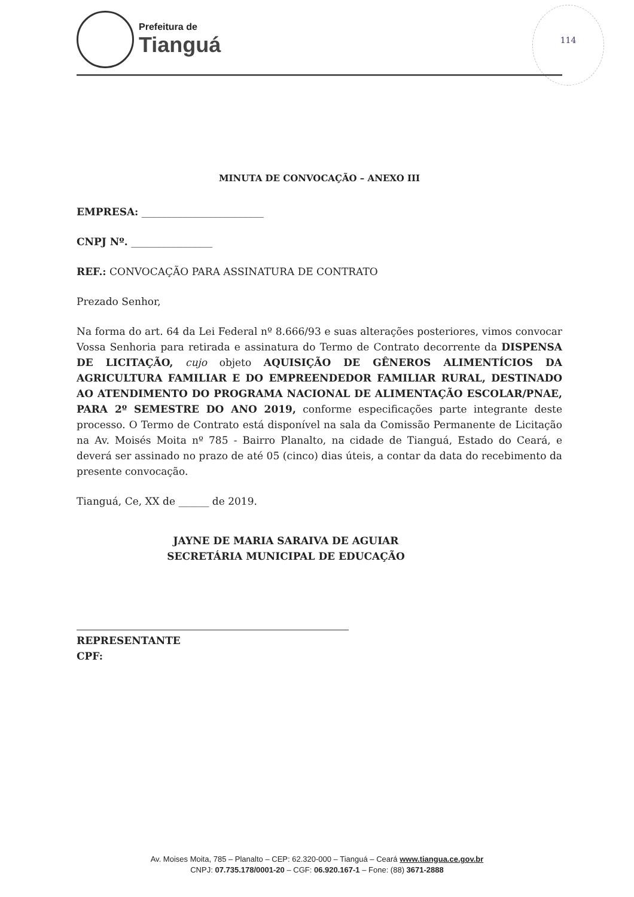Prefeitura de
Tianguá
114
MINUTA DE CONVOCAÇÃO – ANEXO III
EMPRESA: ________________________
CNPJ Nº. ________________
REF.: CONVOCAÇÃO PARA ASSINATURA DE CONTRATO
Prezado Senhor,
Na forma do art. 64 da Lei Federal nº 8.666/93 e suas alterações posteriores, vimos convocar Vossa Senhoria para retirada e assinatura do Termo de Contrato decorrente da DISPENSA DE LICITAÇÃO, cujo objeto AQUISIÇÃO DE GÊNEROS ALIMENTÍCIOS DA AGRICULTURA FAMILIAR E DO EMPREENDEDOR FAMILIAR RURAL, DESTINADO AO ATENDIMENTO DO PROGRAMA NACIONAL DE ALIMENTAÇÃO ESCOLAR/PNAE, PARA 2º SEMESTRE DO ANO 2019, conforme especificações parte integrante deste processo. O Termo de Contrato está disponível na sala da Comissão Permanente de Licitação na Av. Moisés Moita nº 785 - Bairro Planalto, na cidade de Tianguá, Estado do Ceará, e deverá ser assinado no prazo de até 05 (cinco) dias úteis, a contar da data do recebimento da presente convocação.
Tianguá, Ce, XX de ______ de 2019.
JAYNE DE MARIA SARAIVA DE AGUIAR
SECRETÁRIA MUNICIPAL DE EDUCAÇÃO
REPRESENTANTE
CPF:
Av. Moises Moita, 785 – Planalto – CEP: 62.320-000 – Tianguá – Ceará www.tiangua.ce.gov.br
CNPJ: 07.735.178/0001-20 – CGF: 06.920.167-1 – Fone: (88) 3671-2888